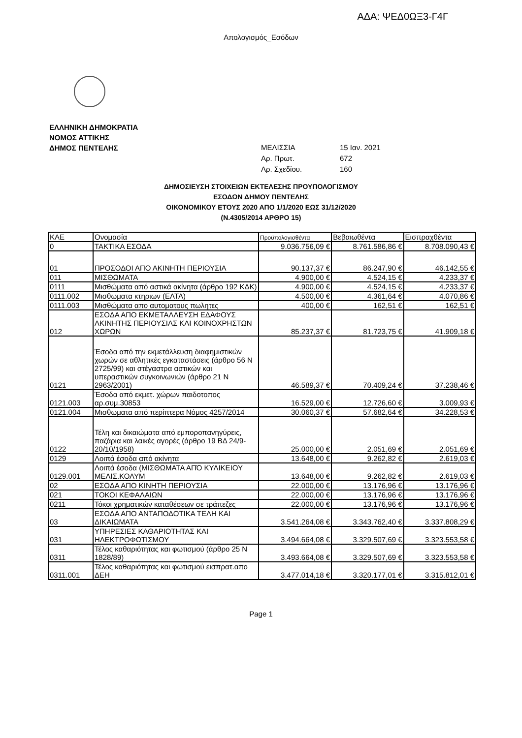ΑΔΑ: ΨΕΔ0ΩΞ3-Γ4Γ
Απολογισμός_Εσόδων
ΕΛΛΗΝΙΚΗ ΔΗΜΟΚΡΑΤΙΑ
ΝΟΜΟΣ ΑΤΤΙΚΗΣ
ΔΗΜΟΣ ΠΕΝΤΕΛΗΣ
ΜΕΛΙΣΣΙΑ 15 Ιαν. 2021
Αρ. Πρωτ. 672
Αρ. Σχεδίου. 160
ΔΗΜΟΣΙΕΥΣΗ ΣΤΟΙΧΕΙΩΝ ΕΚΤΕΛΕΣΗΣ ΠΡΟΥΠΟΛΟΓΙΣΜΟΥ
ΕΣΟΔΩΝ ΔΗΜΟΥ ΠΕΝΤΕΛΗΣ
ΟΙΚΟΝΟΜΙΚΟΥ ΕΤΟΥΣ 2020 ΑΠΟ 1/1/2020 ΕΩΣ 31/12/2020
(Ν.4305/2014 ΑΡΘΡΟ 15)
| ΚΑΕ | Ονομασία | Προϋπολογισθέντα | Βεβαιωθέντα | Εισπραχθέντα |
| --- | --- | --- | --- | --- |
| 0 | ΤΑΚΤΙΚΑ ΕΣΟΔΑ | 9.036.756,09 € | 8.761.586,86 € | 8.708.090,43 € |
| 01 | ΠΡΟΣΟΔΟΙ ΑΠΟ ΑΚΙΝΗΤΗ ΠΕΡΙΟΥΣΙΑ | 90.137,37 € | 86.247,90 € | 46.142,55 € |
| 011 | ΜΙΣΘΩΜΑΤΑ | 4.900,00 € | 4.524,15 € | 4.233,37 € |
| 0111 | Μισθώματα από αστικά ακίνητα (άρθρο 192 ΚΔΚ) | 4.900,00 € | 4.524,15 € | 4.233,37 € |
| 0111.002 | Μισθωματα κτηριων (ΕΛΤΑ) | 4.500,00 € | 4.361,64 € | 4.070,86 € |
| 0111.003 | Μισθώματα απο αυτοματους πωλητες | 400,00 € | 162,51 € | 162,51 € |
| 012 | ΕΣΟΔΑ ΑΠΟ ΕΚΜΕΤΑΛΛΕΥΣΗ ΕΔΑΦΟΥΣ ΑΚΙΝΗΤΗΣ ΠΕΡΙΟΥΣΙΑΣ ΚΑΙ ΚΟΙΝΟΧΡΗΣΤΩΝ ΧΩΡΩΝ | 85.237,37 € | 81.723,75 € | 41.909,18 € |
| 0121 | Έσοδα από την εκμετάλλευση διαφημιστικών χωρών σε αθλητικές εγκαταστάσεις (άρθρο 56 Ν 2725/99) και στέγαστρα αστικών και υπεραστικών συγκοινωνιών (άρθρο 21 Ν 2963/2001) | 46.589,37 € | 70.409,24 € | 37.238,46 € |
| 0121.003 | Έσοδα από εκμετ. χώρων παιδοτοπος αρ.συμ.30853 | 16.529,00 € | 12.726,60 € | 3.009,93 € |
| 0121.004 | Μισθωματα από περίπτερα Νόμος 4257/2014 | 30.060,37 € | 57.682,64 € | 34.228,53 € |
| 0122 | Τέλη και δικαιώματα από εμποροπανηγύρεις, παζάρια και λαικές αγορές (άρθρο 19 ΒΔ 24/9-20/10/1958) | 25.000,00 € | 2.051,69 € | 2.051,69 € |
| 0129 | Λοιπά έσοδα από ακίνητα | 13.648,00 € | 9.262,82 € | 2.619,03 € |
| 0129.001 | Λοιπά έσοδα (ΜΙΣΘΩΜΑΤΑ ΑΠΌ ΚΥΛΙΚΕΙΟΥ ΜΕΛΙΣ.ΚΟΛΥΜ | 13.648,00 € | 9.262,82 € | 2.619,03 € |
| 02 | ΕΣΟΔΑ ΑΠΟ ΚΙΝΗΤΗ ΠΕΡΙΟΥΣΙΑ | 22.000,00 € | 13.176,96 € | 13.176,96 € |
| 021 | ΤΟΚΟΙ ΚΕΦΑΛΑΙΩΝ | 22.000,00 € | 13.176,96 € | 13.176,96 € |
| 0211 | Τόκοι χρηματικών καταθέσεων σε τράπεζες | 22.000,00 € | 13.176,96 € | 13.176,96 € |
| 03 | ΕΣΟΔΑ ΑΠΟ ΑΝΤΑΠΟΔΟΤΙΚΑ ΤΕΛΗ ΚΑΙ ΔΙΚΑΙΩΜΑΤΑ | 3.541.264,08 € | 3.343.762,40 € | 3.337.808,29 € |
| 031 | ΥΠΗΡΕΣΙΕΣ ΚΑΘΑΡΙΟΤΗΤΑΣ ΚΑΙ ΗΛΕΚΤΡΟΦΩΤΙΣΜΟΥ | 3.494.664,08 € | 3.329.507,69 € | 3.323.553,58 € |
| 0311 | Τέλος καθαριότητας και φωτισμού (άρθρο 25 Ν 1828/89) | 3.493.664,08 € | 3.329.507,69 € | 3.323.553,58 € |
| 0311.001 | Τέλος καθαριότητας και φωτισμού εισπρατ.απο ΔΕΗ | 3.477.014,18 € | 3.320.177,01 € | 3.315.812,01 € |
Page 1